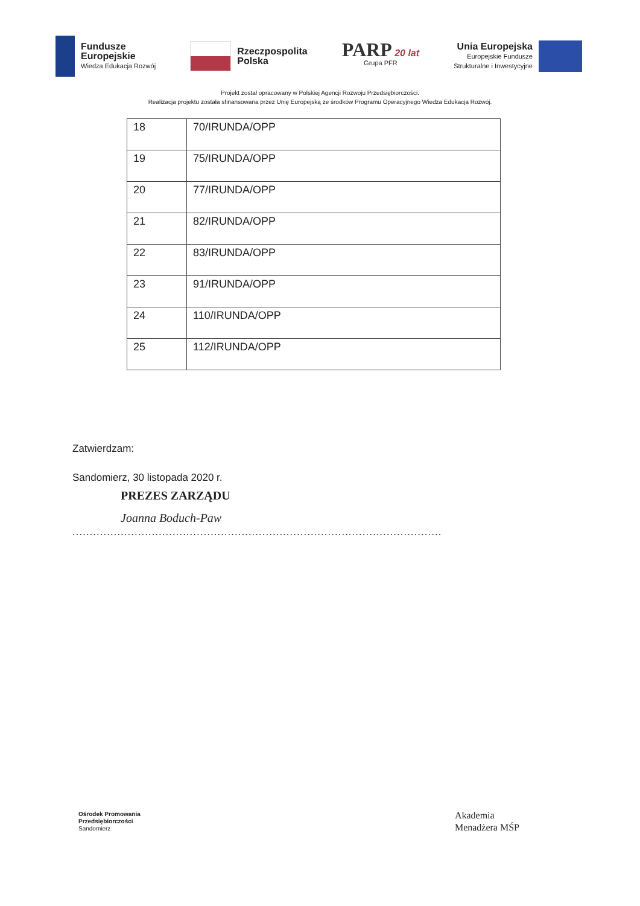Fundusze
Europejskie
Wiedza Edukacja Rozwój
Rzeczpospolita
Polska
PARP 20 lat
Grupa PFR
Unia Europejska
Europejskie Fundusze
Strukturalne i Inwestycyjne
Projekt został opracowany w Polskiej Agencji Rozwoju Przedsiębiorczości.
Realizacja projektu została sfinansowana przez Unię Europejską ze środków Programu Operacyjnego Wiedza Edukacja Rozwój.
| 18 | 70/IRUNDA/OPP |
| 19 | 75/IRUNDA/OPP |
| 20 | 77/IRUNDA/OPP |
| 21 | 82/IRUNDA/OPP |
| 22 | 83/IRUNDA/OPP |
| 23 | 91/IRUNDA/OPP |
| 24 | 110/IRUNDA/OPP |
| 25 | 112/IRUNDA/OPP |
Zatwierdzam:
Sandomierz, 30 listopada 2020 r.
PREZES ZARZĄDU
Joanna Boduch-Paw
...........................................................................................................
Ośrodek Promowania
Przedsiębiorczości
Sandomierz
Akademia
Menadżera MŚP